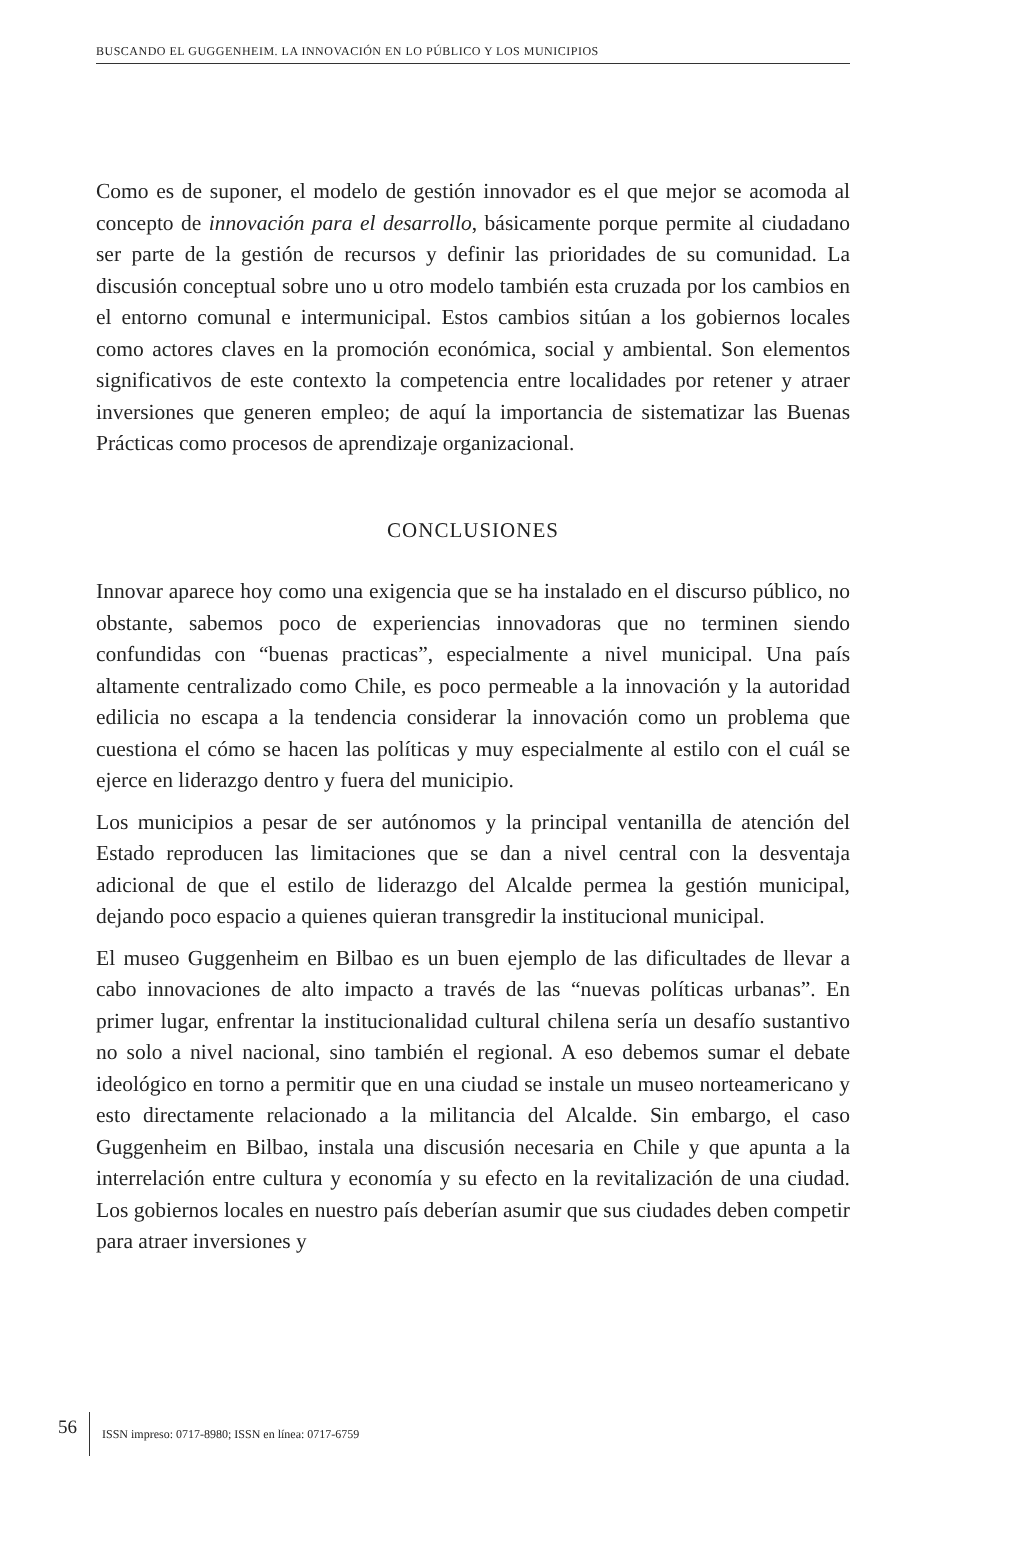BUSCANDO EL GUGGENHEIM. LA INNOVACIÓN EN LO PÚBLICO Y LOS MUNICIPIOS
Como es de suponer, el modelo de gestión innovador es el que mejor se acomoda al concepto de innovación para el desarrollo, básicamente porque permite al ciudadano ser parte de la gestión de recursos y definir las prioridades de su comunidad. La discusión conceptual sobre uno u otro modelo también esta cruzada por los cambios en el entorno comunal e intermunicipal. Estos cambios sitúan a los gobiernos locales como actores claves en la promoción económica, social y ambiental. Son elementos significativos de este contexto la competencia entre localidades por retener y atraer inversiones que generen empleo; de aquí la importancia de sistematizar las Buenas Prácticas como procesos de aprendizaje organizacional.
CONCLUSIONES
Innovar aparece hoy como una exigencia que se ha instalado en el discurso público, no obstante, sabemos poco de experiencias innovadoras que no terminen siendo confundidas con “buenas practicas”, especialmente a nivel municipal. Una país altamente centralizado como Chile, es poco permeable a la innovación y la autoridad edilicia no escapa a la tendencia considerar la innovación como un problema que cuestiona el cómo se hacen las políticas y muy especialmente al estilo con el cuál se ejerce en liderazgo dentro y fuera del municipio.
Los municipios a pesar de ser autónomos y la principal ventanilla de atención del Estado reproducen las limitaciones que se dan a nivel central con la desventaja adicional de que el estilo de liderazgo del Alcalde permea la gestión municipal, dejando poco espacio a quienes quieran transgredir la institucional municipal.
El museo Guggenheim en Bilbao es un buen ejemplo de las dificultades de llevar a cabo innovaciones de alto impacto a través de las “nuevas políticas urbanas”. En primer lugar, enfrentar la institucionalidad cultural chilena sería un desafío sustantivo no solo a nivel nacional, sino también el regional. A eso debemos sumar el debate ideológico en torno a permitir que en una ciudad se instale un museo norteamericano y esto directamente relacionado a la militancia del Alcalde. Sin embargo, el caso Guggenheim en Bilbao, instala una discusión necesaria en Chile y que apunta a la interrelación entre cultura y economía y su efecto en la revitalización de una ciudad. Los gobiernos locales en nuestro país deberían asumir que sus ciudades deben competir para atraer inversiones y
56 ISSN impreso: 0717-8980; ISSN en línea: 0717-6759